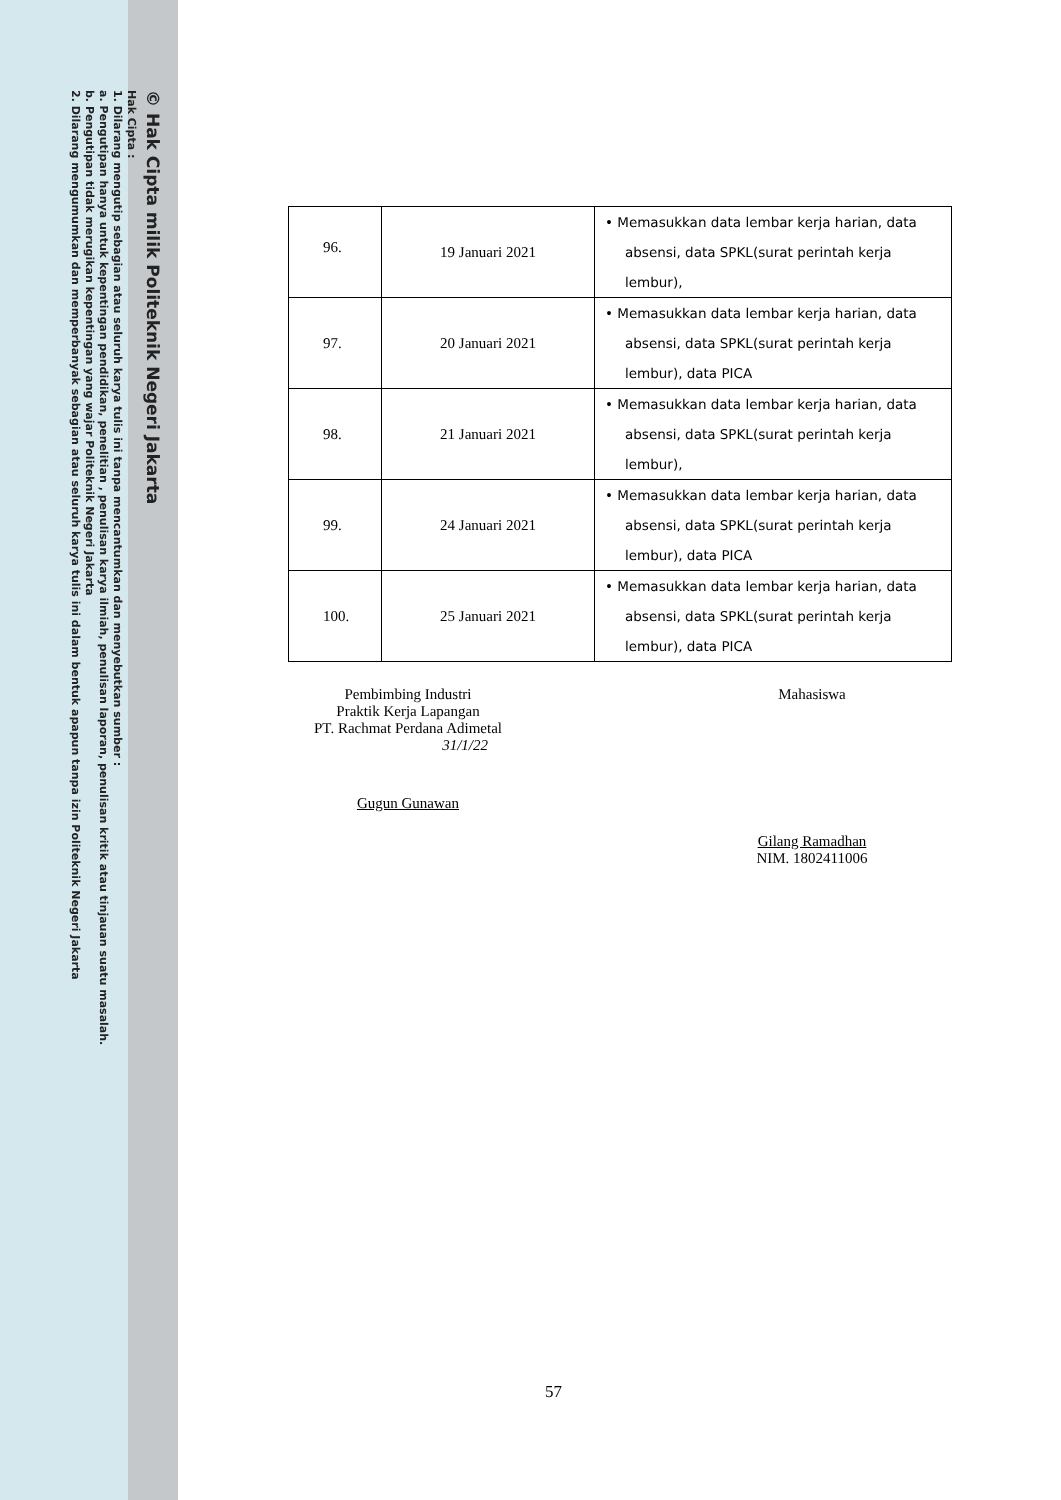© Hak Cipta milik Politeknik Negeri Jakarta
Hak Cipta :
1. Dilarang mengutip sebagian atau seluruh karya tulis ini tanpa mencantumkan dan menyebutkan sumber :
a. Pengutipan hanya untuk kepentingan pendidikan, penelitian , penulisan karya ilmiah, penulisan laporan, penulisan kritik atau tinjauan suatu masalah.
b. Pengutipan tidak merugikan kepentingan yang wajar Politeknik Negeri Jakarta
2. Dilarang mengumumkan dan memperbanyak sebagian atau seluruh karya tulis ini dalam bentuk apapun tanpa izin Politeknik Negeri Jakarta
| 96. | 19 Januari 2021 | • Memasukkan data lembar kerja harian, data absensi, data SPKL(surat perintah kerja lembur), |
| 97. | 20 Januari 2021 | • Memasukkan data lembar kerja harian, data absensi, data SPKL(surat perintah kerja lembur), data PICA |
| 98. | 21 Januari 2021 | • Memasukkan data lembar kerja harian, data absensi, data SPKL(surat perintah kerja lembur), |
| 99. | 24 Januari 2021 | • Memasukkan data lembar kerja harian, data absensi, data SPKL(surat perintah kerja lembur), data PICA |
| 100. | 25 Januari 2021 | • Memasukkan data lembar kerja harian, data absensi, data SPKL(surat perintah kerja lembur), data PICA |
Pembimbing Industri
Praktik Kerja Lapangan
PT. Rachmat Perdana Adimetal
31/1/22
Gugun Gunawan
Mahasiswa
Gilang Ramadhan
NIM. 1802411006
57